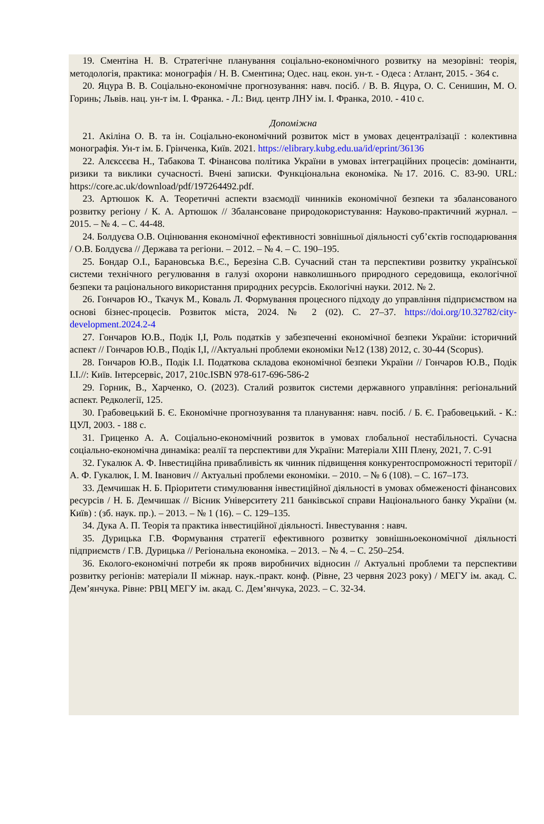19. Сментіна Н. В. Стратегічне планування соціально-економічного розвитку на мезорівні: теорія, методологія, практика: монографія / Н. В. Сментина; Одес. нац. екон. ун-т. - Одеса : Атлант, 2015. - 364 с.
20. Яцура В. В. Соціально-економічне прогнозування: навч. посіб. / В. В. Яцура, О. С. Сенишин, М. О. Горинь; Львів. нац. ун-т ім. І. Франка. - Л.: Вид. центр ЛНУ ім. І. Франка, 2010. - 410 с.
Допоміжна
21. Акіліна О. В. та ін. Соціально-економічний розвиток міст в умовах децентралізації : колективна монографія. Ун-т ім. Б. Грінченка, Київ. 2021. https://elibrary.kubg.edu.ua/id/eprint/36136
22. Алєксєєва Н., Табакова Т. Фінансова політика України в умовах інтеграційних процесів: домінанти, ризики та виклики сучасності. Вчені записки. Функціональна економіка. №17. 2016. С. 83-90. URL: https://core.ac.uk/download/pdf/197264492.pdf.
23. Артюшок К. А. Теоретичні аспекти взаємодії чинників економічної безпеки та збалансованого розвитку регіону / К. А. Артюшок // Збалансоване природокористування: Науково-практичний журнал. – 2015. – № 4. – С. 44-48.
24. Болдуєва О.В. Оцінювання економічної ефективності зовнішньої діяльності суб’єктів господарювання / О.В. Болдуєва // Держава та регіони. – 2012. – № 4. – С. 190–195.
25. Бондар О.І., Барановська В.Є., Березіна С.В. Сучасний стан та перспективи розвитку української системи технічного регулювання в галузі охорони навколишнього природного середовища, екологічної безпеки та раціонального використання природних ресурсів. Екологічні науки. 2012. № 2.
26. Гончаров Ю., Ткачук М., Коваль Л. Формування процесного підходу до управління підприємством на основі бізнес-процесів. Розвиток міста, 2024. № 2 (02). С. 27–37. https://doi.org/10.32782/city-development.2024.2-4
27. Гончаров Ю.В., Подік І,І, Роль податків у забезпеченні економічної безпеки України: історичний аспект // Гончаров Ю.В., Подік І,І, //Актуальні проблеми економіки №12 (138) 2012, с. 30-44 (Scopus).
28. Гончаров Ю.В., Подік І.І. Податкова складова економічної безпеки України // Гончаров Ю.В., Подік І.І.//: Київ. Інтерсервіс, 2017, 210с.ISBN 978-617-696-586-2
29. Горник, В., Харченко, О. (2023). Сталий розвиток системи державного управління: регіональний аспект. Редколегії, 125.
30. Грабовецький Б. Є. Економічне прогнозування та планування: навч. посіб. / Б. Є. Грабовецький. - К.: ЦУЛ, 2003. - 188 с.
31. Гриценко А. А. Соціально-економічний розвиток в умовах глобальної нестабільності. Сучасна соціально-економічна динаміка: реалії та перспективи для України: Матеріали XIII Плену, 2021, 7. С-91
32. Гукалюк А. Ф. Інвестиційна привабливість як чинник підвищення конкурентоспроможності території / А. Ф. Гукалюк, І. М. Іванович // Актуальні проблеми економіки. – 2010. – № 6 (108). – С. 167–173.
33. Демчишак Н. Б. Пріоритети стимулювання інвестиційної діяльності в умовах обмеженості фінансових ресурсів / Н. Б. Демчишак // Вісник Університету 211 банківської справи Національного банку України (м. Київ) : (зб. наук. пр.). – 2013. – № 1 (16). – С. 129–135.
34. Дука А. П. Теорія та практика інвестиційної діяльності. Інвестування : навч.
35. Дурицька Г.В. Формування стратегії ефективного розвитку зовнішньоекономічної діяльності підприємств / Г.В. Дурицька // Регіональна економіка. – 2013. – № 4. – С. 250–254.
36. Еколого-економічні потреби як прояв виробничих відносин // Актуальні проблеми та перспективи розвитку регіонів: матеріали ІІ міжнар. наук.-практ. конф. (Рівне, 23 червня 2023 року) / МЕГУ ім. акад. С. Дем’янчука. Рівне: РВЦ МЕГУ ім. акад. С. Дем’янчука, 2023. – С. 32-34.